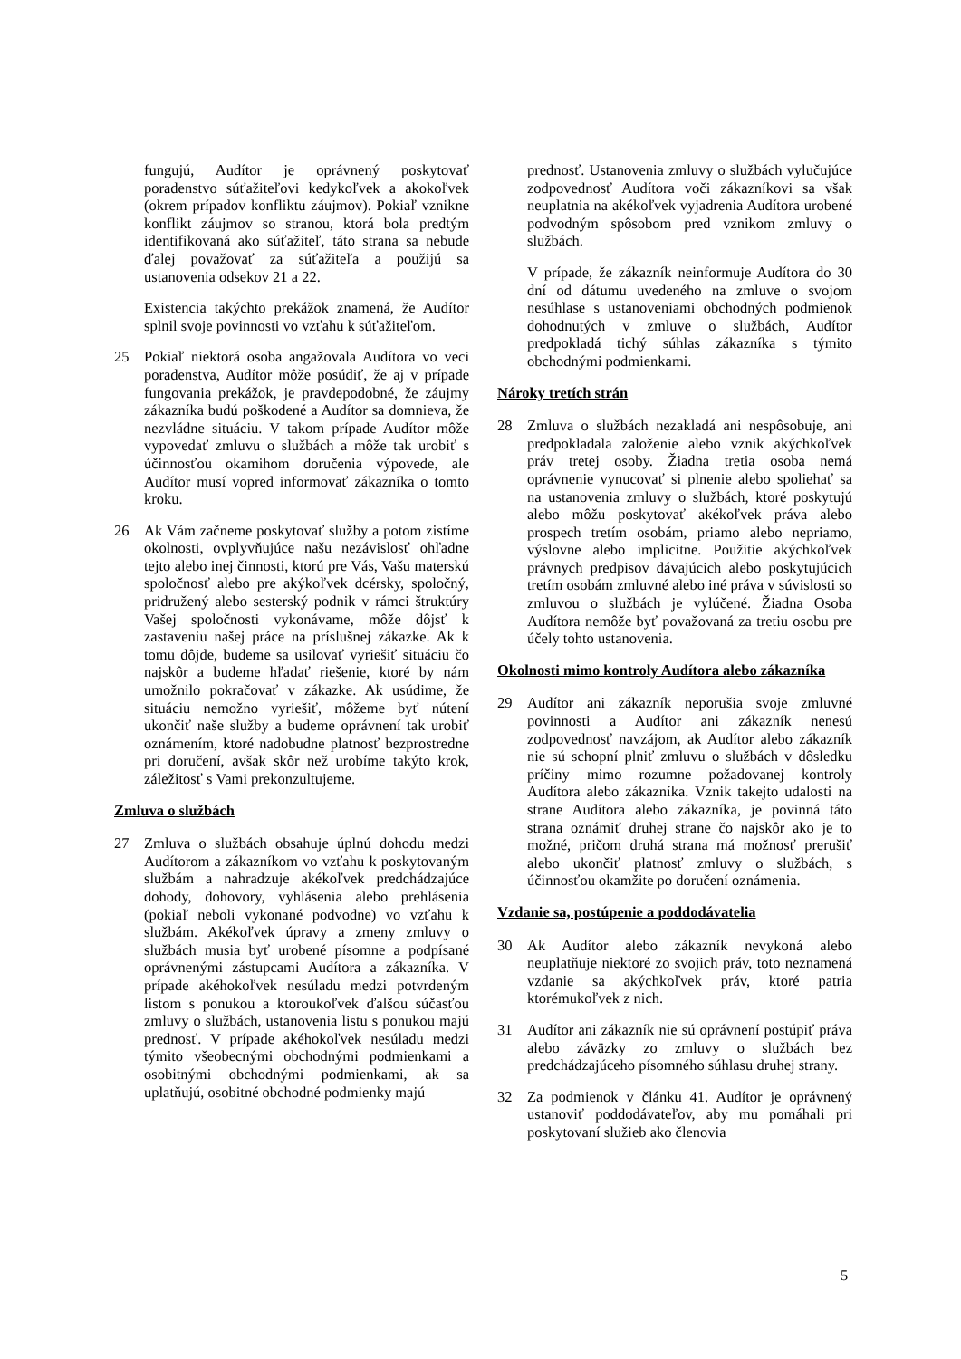fungujú, Audítor je oprávnený poskytovať poradenstvo súťažiteľovi kedykoľvek a akokoľvek (okrem prípadov konfliktu záujmov). Pokiaľ vznikne konflikt záujmov so stranou, ktorá bola predtým identifikovaná ako súťažiteľ, táto strana sa nebude ďalej považovať za súťažiteľa a použijú sa ustanovenia odsekov 21 a 22.
Existencia takýchto prekážok znamená, že Audítor splnil svoje povinnosti vo vzťahu k súťažiteľom.
25 Pokiaľ niektorá osoba angažovala Audítora vo veci poradenstva, Audítor môže posúdiť, že aj v prípade fungovania prekážok, je pravdepodobné, že záujmy zákazníka budú poškodené a Audítor sa domnieva, že nezvládne situáciu. V takom prípade Audítor môže vypovedať zmluvu o službách a môže tak urobiť s účinnosťou okamihom doručenia výpovede, ale Audítor musí vopred informovať zákazníka o tomto kroku.
26 Ak Vám začneme poskytovať služby a potom zistíme okolnosti, ovplyvňujúce našu nezávislosť ohľadne tejto alebo inej činnosti, ktorú pre Vás, Vašu materskú spoločnosť alebo pre akýkoľvek dcérsky, spoločný, pridružený alebo sesterský podnik v rámci štruktúry Vašej spoločnosti vykonávame, môže dôjsť k zastaveniu našej práce na príslušnej zákazke. Ak k tomu dôjde, budeme sa usilovať vyriešiť situáciu čo najskôr a budeme hľadať riešenie, ktoré by nám umožnilo pokračovať v zákazke. Ak usúdime, že situáciu nemožno vyriešiť, môžeme byť nútení ukončiť naše služby a budeme oprávnení tak urobiť oznámením, ktoré nadobudne platnosť bezprostredne pri doručení, avšak skôr než urobíme takýto krok, záležitosť s Vami prekonzultujeme.
Zmluva o službách
27 Zmluva o službách obsahuje úplnú dohodu medzi Audítorom a zákazníkom vo vzťahu k poskytovaným službám a nahradzuje akékoľvek predchádzajúce dohody, dohovory, vyhlásenia alebo prehlásenia (pokiaľ neboli vykonané podvodne) vo vzťahu k službám. Akékoľvek úpravy a zmeny zmluvy o službách musia byť urobené písomne a podpísané oprávnenými zástupcami Audítora a zákazníka. V prípade akéhokoľvek nesúladu medzi potvrdeným listom s ponukou a ktoroukoľvek ďalšou súčasťou zmluvy o službách, ustanovenia listu s ponukou majú prednosť. V prípade akéhokoľvek nesúladu medzi týmito všeobecnými obchodnými podmienkami a osobitnými obchodnými podmienkami, ak sa uplatňujú, osobitné obchodné podmienky majú
prednosť. Ustanovenia zmluvy o službách vylučujúce zodpovednosť Audítora voči zákazníkovi sa však neuplatnia na akékoľvek vyjadrenia Audítora urobené podvodným spôsobom pred vznikom zmluvy o službách.
V prípade, že zákazník neinformuje Audítora do 30 dní od dátumu uvedeného na zmluve o svojom nesúhlase s ustanoveniami obchodných podmienok dohodnutých v zmluve o službách, Audítor predpokladá tichý súhlas zákazníka s týmito obchodnými podmienkami.
Nároky tretích strán
28 Zmluva o službách nezakladá ani nespôsobuje, ani predpokladala založenie alebo vznik akýchkoľvek práv tretej osoby. Žiadna tretia osoba nemá oprávnenie vynucovať si plnenie alebo spoliehať sa na ustanovenia zmluvy o službách, ktoré poskytujú alebo môžu poskytovať akékoľvek práva alebo prospech tretím osobám, priamo alebo nepriamo, výslovne alebo implicitne. Použitie akýchkoľvek právnych predpisov dávajúcich alebo poskytujúcich tretím osobám zmluvné alebo iné práva v súvislosti so zmluvou o službách je vylúčené. Žiadna Osoba Audítora nemôže byť považovaná za tretiu osobu pre účely tohto ustanovenia.
Okolnosti mimo kontroly Audítora alebo zákazníka
29 Audítor ani zákazník neporušia svoje zmluvné povinnosti a Audítor ani zákazník nenesú zodpovednosť navzájom, ak Audítor alebo zákazník nie sú schopní plniť zmluvu o službách v dôsledku príčiny mimo rozumne požadovanej kontroly Audítora alebo zákazníka. Vznik takejto udalosti na strane Audítora alebo zákazníka, je povinná táto strana oznámiť druhej strane čo najskôr ako je to možné, pričom druhá strana má možnosť prerušiť alebo ukončiť platnosť zmluvy o službách, s účinnosťou okamžite po doručení oznámenia.
Vzdanie sa, postúpenie a poddodávatelia
30 Ak Audítor alebo zákazník nevykoná alebo neuplatňuje niektoré zo svojich práv, toto neznamená vzdanie sa akýchkoľvek práv, ktoré patria ktorémukoľvek z nich.
31 Audítor ani zákazník nie sú oprávnení postúpiť práva alebo záväzky zo zmluvy o službách bez predchádzajúceho písomného súhlasu druhej strany.
32 Za podmienok v článku 41. Audítor je oprávnený ustanoviť poddodávateľov, aby mu pomáhali pri poskytovaní služieb ako členovia
5